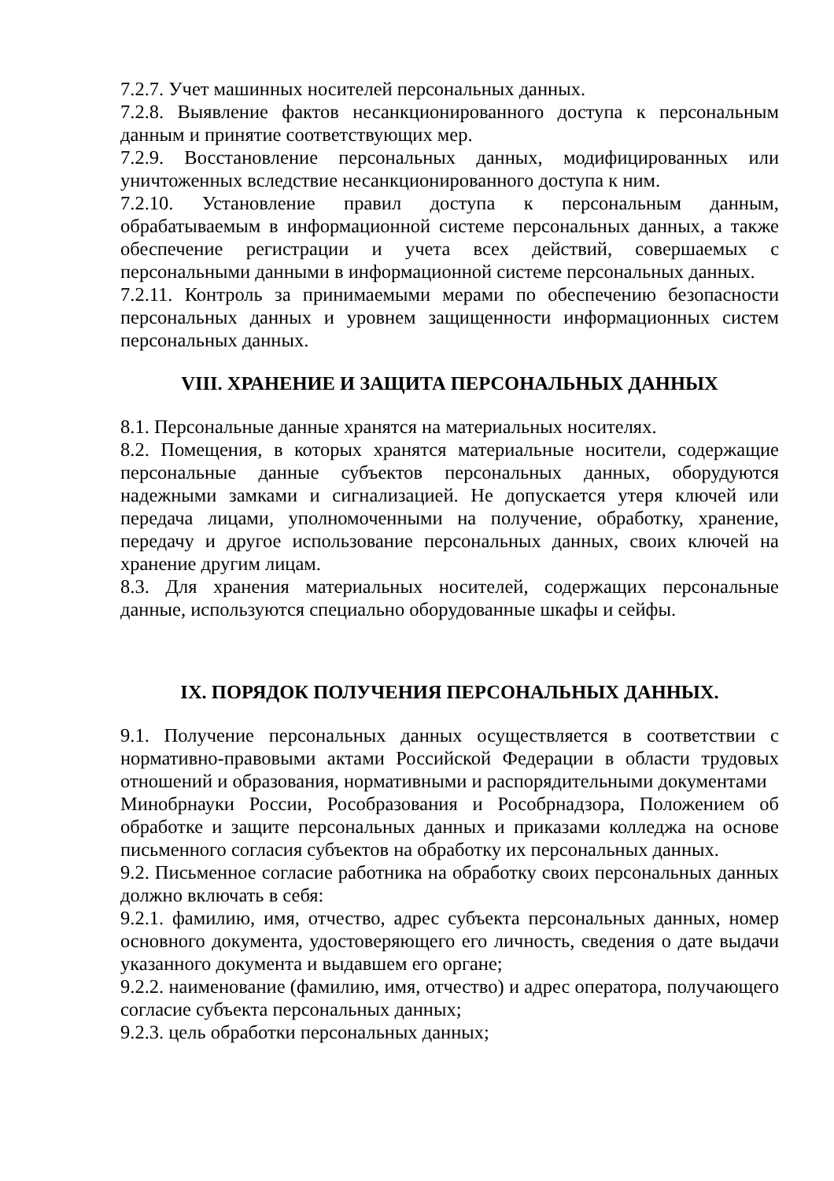7.2.7. Учет машинных носителей персональных данных.
7.2.8. Выявление фактов несанкционированного доступа к персональным данным и принятие соответствующих мер.
7.2.9. Восстановление персональных данных, модифицированных или уничтоженных вследствие несанкционированного доступа к ним.
7.2.10. Установление правил доступа к персональным данным, обрабатываемым в информационной системе персональных данных, а также обеспечение регистрации и учета всех действий, совершаемых с персональными данными в информационной системе персональных данных.
7.2.11. Контроль за принимаемыми мерами по обеспечению безопасности персональных данных и уровнем защищенности информационных систем персональных данных.
VIII. ХРАНЕНИЕ И ЗАЩИТА ПЕРСОНАЛЬНЫХ ДАННЫХ
8.1. Персональные данные хранятся на материальных носителях.
8.2. Помещения, в которых хранятся материальные носители, содержащие персональные данные субъектов персональных данных, оборудуются надежными замками и сигнализацией. Не допускается утеря ключей или передача лицами, уполномоченными на получение, обработку, хранение, передачу и другое использование персональных данных, своих ключей на хранение другим лицам.
8.3. Для хранения материальных носителей, содержащих персональные данные, используются специально оборудованные шкафы и сейфы.
IX. ПОРЯДОК ПОЛУЧЕНИЯ ПЕРСОНАЛЬНЫХ ДАННЫХ.
9.1. Получение персональных данных осуществляется в соответствии с нормативно-правовыми актами Российской Федерации в области трудовых отношений и образования, нормативными и распорядительными документами
Минобрнауки России, Рособразования и Рособрнадзора, Положением об обработке и защите персональных данных и приказами колледжа на основе письменного согласия субъектов на обработку их персональных данных.
9.2. Письменное согласие работника на обработку своих персональных данных должно включать в себя:
9.2.1. фамилию, имя, отчество, адрес субъекта персональных данных, номер основного документа, удостоверяющего его личность, сведения о дате выдачи указанного документа и выдавшем его органе;
9.2.2. наименование (фамилию, имя, отчество) и адрес оператора, получающего согласие субъекта персональных данных;
9.2.3. цель обработки персональных данных;